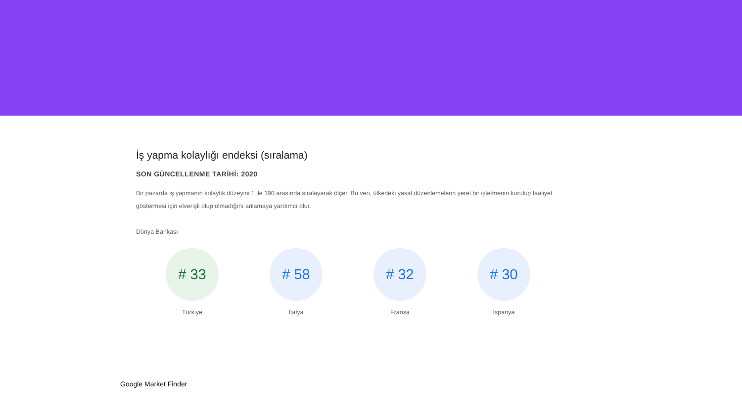İş yapma kolaylığı endeksi (sıralama)
SON GÜNCELLENME TARİHİ: 2020
Bir pazarda iş yapmanın kolaylık düzeyini 1 ile 190 arasında sıralayarak ölçer. Bu veri, ülkedeki yasal düzenlemelerin yerel bir işletmenin kurulup faaliyet göstermesi için elverişli olup olmadığını anlamaya yardımcı olur.
Dünya Bankası
# 33
Türkiye
# 58
İtalya
# 32
Fransa
# 30
İspanya
Google Market Finder